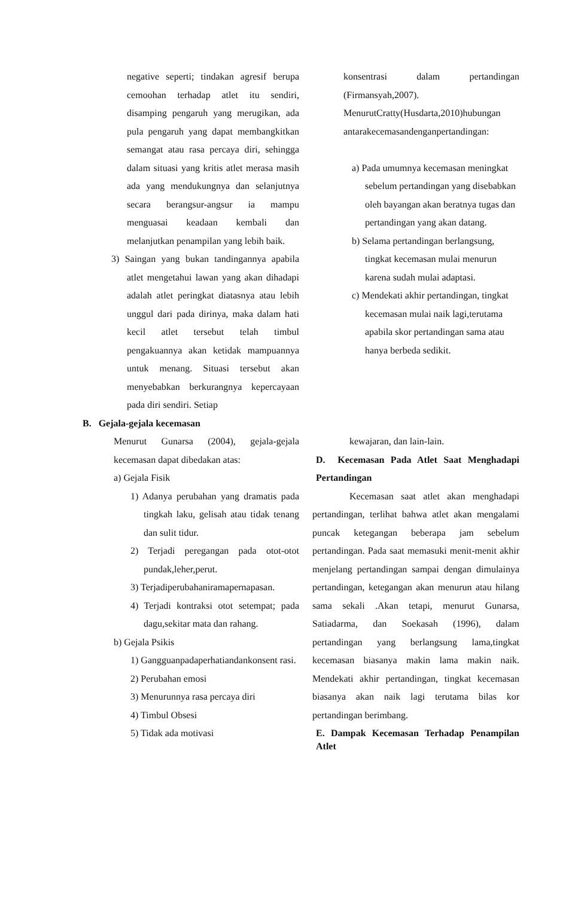negative seperti; tindakan agresif berupa cemoohan terhadap atlet itu sendiri, disamping pengaruh yang merugikan, ada pula pengaruh yang dapat membangkitkan semangat atau rasa percaya diri, sehingga dalam situasi yang kritis atlet merasa masih ada yang mendukungnya dan selanjutnya secara berangsur-angsur ia mampu menguasai keadaan kembali dan melanjutkan penampilan yang lebih baik.
3) Saingan yang bukan tandingannya apabila atlet mengetahui lawan yang akan dihadapi adalah atlet peringkat diatasnya atau lebih unggul dari pada dirinya, maka dalam hati kecil atlet tersebut telah timbul pengakuannya akan ketidak mampuannya untuk menang. Situasi tersebut akan menyebabkan berkurangnya kepercayaan pada diri sendiri. Setiap
B. Gejala-gejala kecemasan
Menurut Gunarsa (2004), gejala-gejala kecemasan dapat dibedakan atas:
a) Gejala Fisik
1) Adanya perubahan yang dramatis pada tingkah laku, gelisah atau tidak tenang dan sulit tidur.
2) Terjadi peregangan pada otot-otot pundak,leher,perut.
3) Terjadiperubahaniramapernapasan.
4) Terjadi kontraksi otot setempat; pada dagu,sekitar mata dan rahang.
b) Gejala Psikis
1) Gangguanpadaperhatiandankonsent rasi.
2) Perubahan emosi
3) Menurunnya rasa percaya diri
4) Timbul Obsesi
5) Tidak ada motivasi
konsentrasi dalam pertandingan (Firmansyah,2007).
MenurutCratty(Husdarta,2010)hubungan antarakecemasandenganpertandingan:
a) Pada umumnya kecemasan meningkat sebelum pertandingan yang disebabkan oleh bayangan akan beratnya tugas dan pertandingan yang akan datang.
b) Selama pertandingan berlangsung, tingkat kecemasan mulai menurun karena sudah mulai adaptasi.
c) Mendekati akhir pertandingan, tingkat kecemasan mulai naik lagi,terutama apabila skor pertandingan sama atau hanya berbeda sedikit.
kewajaran, dan lain-lain.
D. Kecemasan Pada Atlet Saat Menghadapi Pertandingan
Kecemasan saat atlet akan menghadapi pertandingan, terlihat bahwa atlet akan mengalami puncak ketegangan beberapa jam sebelum pertandingan. Pada saat memasuki menit-menit akhir menjelang pertandingan sampai dengan dimulainya pertandingan, ketegangan akan menurun atau hilang sama sekali .Akan tetapi, menurut Gunarsa, Satiadarma, dan Soekasah (1996), dalam pertandingan yang berlangsung lama,tingkat kecemasan biasanya makin lama makin naik. Mendekati akhir pertandingan, tingkat kecemasan biasanya akan naik lagi terutama bilas kor pertandingan berimbang.
E. Dampak Kecemasan Terhadap Penampilan Atlet